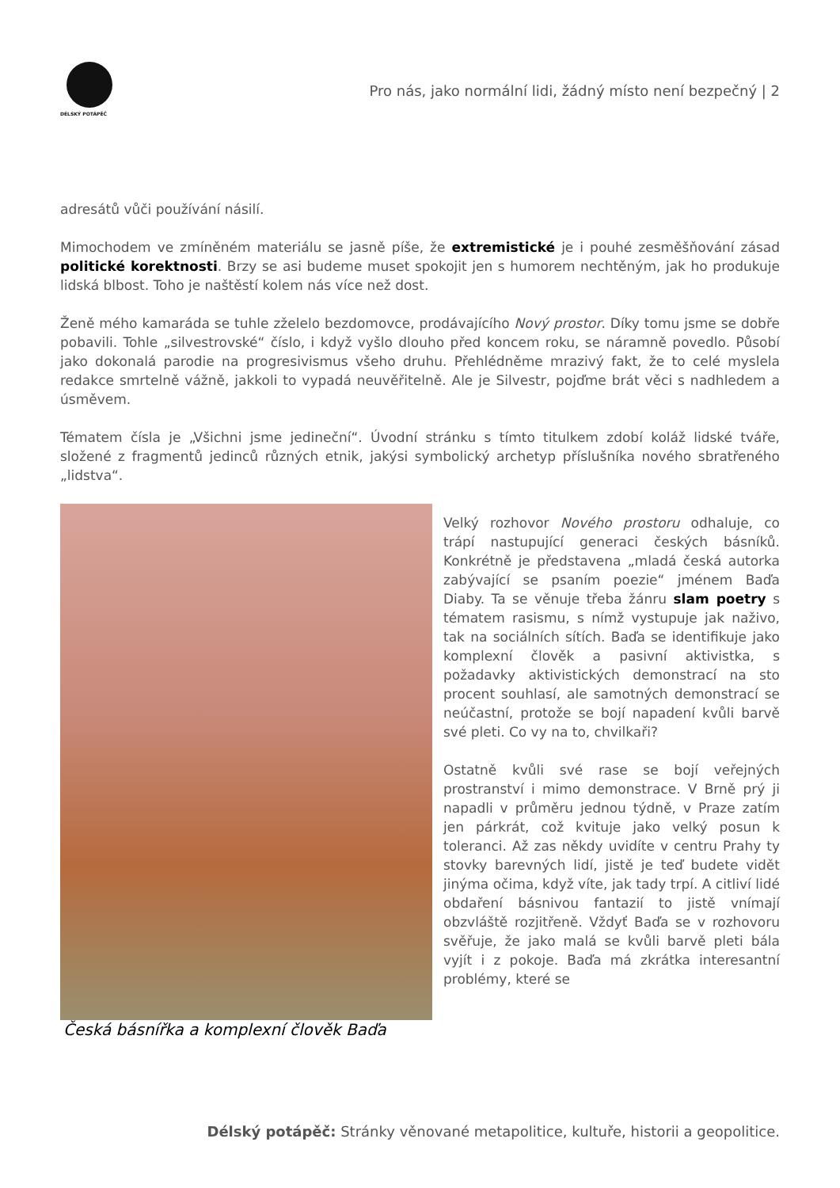DÉLSKÝ POTÁPĚČ
Pro nás, jako normální lidi, žádný místo není bezpečný | 2
adresátů vůči používání násilí.
Mimochodem ve zmíněném materiálu se jasně píše, že extremistické je i pouhé zesměšňování zásad politické korektnosti. Brzy se asi budeme muset spokojit jen s humorem nechtěným, jak ho produkuje lidská blbost. Toho je naštěstí kolem nás více než dost.
Ženě mého kamaráda se tuhle zželelo bezdomovce, prodávajícího Nový prostor. Díky tomu jsme se dobře pobavili. Tohle „silvestrovské“ číslo, i když vyšlo dlouho před koncem roku, se náramně povedlo. Působí jako dokonalá parodie na progresivismus všeho druhu. Přehlédněme mrazivý fakt, že to celé myslela redakce smrtelně vážně, jakkoli to vypadá neuvěřitelně. Ale je Silvestr, pojďme brát věci s nadhledem a úsměvem.
Tématem čísla je „Všichni jsme jedineční“. Úvodní stránku s tímto titulkem zdobí koláž lidské tváře, složené z fragmentů jedinců různých etnik, jakýsi symbolický archetyp příslušníka nového sbratřeného „lidstva“.
Česká básnířka a komplexní člověk Baďa
Velký rozhovor Nového prostoru odhaluje, co trápí nastupující generaci českých básníků. Konkrétně je představena „mladá česká autorka zabývající se psaním poezie“ jménem Baďa Diaby. Ta se věnuje třeba žánru slam poetry s tématem rasismu, s nímž vystupuje jak naživo, tak na sociálních sítích. Baďa se identifikuje jako komplexní člověk a pasivní aktivistka, s požadavky aktivistických demonstrací na sto procent souhlasí, ale samotných demonstrací se neúčastní, protože se bojí napadení kvůli barvě své pleti. Co vy na to, chvilkaři?
Ostatně kvůli své rase se bojí veřejných prostranství i mimo demonstrace. V Brně prý ji napadli v průměru jednou týdně, v Praze zatím jen párkrát, což kvituje jako velký posun k toleranci. Až zas někdy uvidíte v centru Prahy ty stovky barevných lidí, jistě je teď budete vidět jinýma očima, když víte, jak tady trpí. A citliví lidé obdaření básnivou fantazií to jistě vnímají obzvláště rozjitřeně. Vždyť Baďa se v rozhovoru svěřuje, že jako malá se kvůli barvě pleti bála vyjít i z pokoje. Baďa má zkrátka interesantní problémy, které se
Délský potápěč: Stránky věnované metapolitice, kultuře, historii a geopolitice.